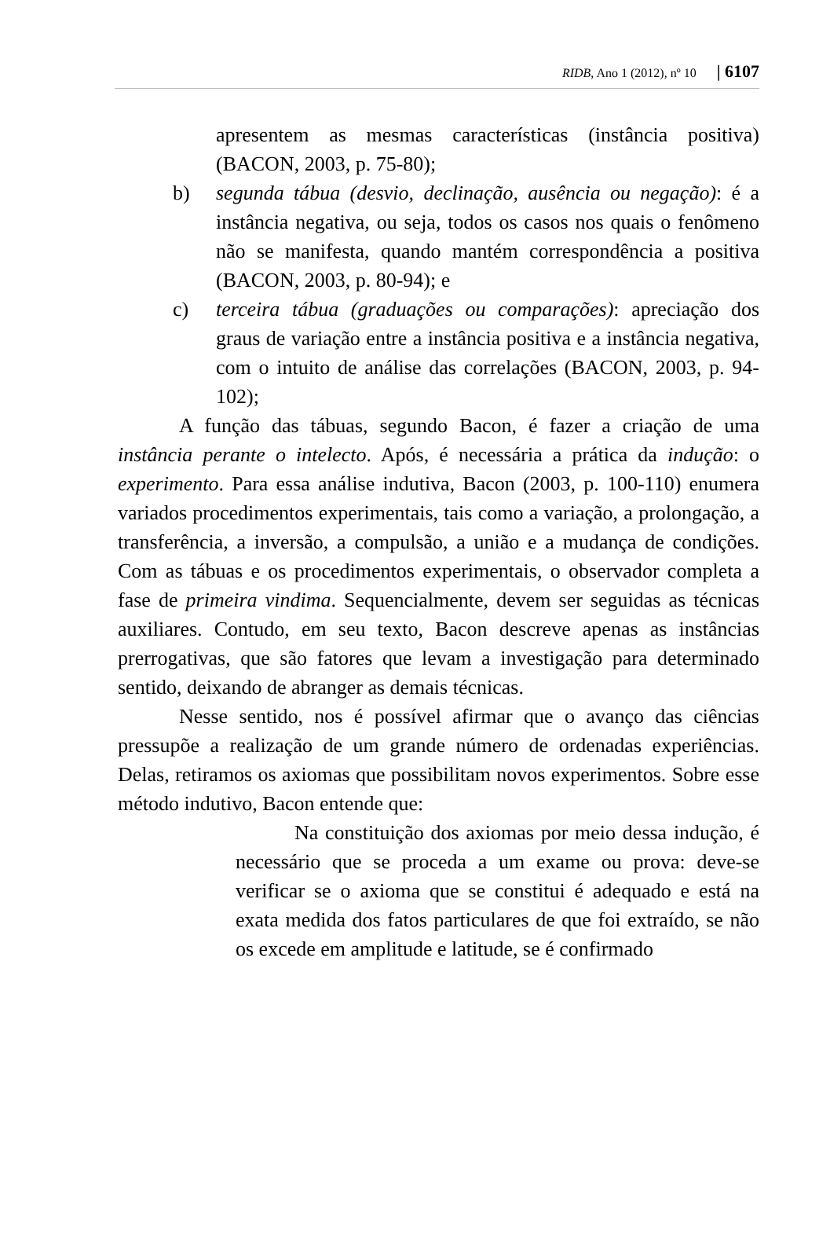RIDB, Ano 1 (2012), nº 10 | 6107
apresentem as mesmas características (instância positiva) (BACON, 2003, p. 75-80);
b) segunda tábua (desvio, declinação, ausência ou negação): é a instância negativa, ou seja, todos os casos nos quais o fenômeno não se manifesta, quando mantém correspondência a positiva (BACON, 2003, p. 80-94); e
c) terceira tábua (graduações ou comparações): apreciação dos graus de variação entre a instância positiva e a instância negativa, com o intuito de análise das correlações (BACON, 2003, p. 94-102);
A função das tábuas, segundo Bacon, é fazer a criação de uma instância perante o intelecto. Após, é necessária a prática da indução: o experimento. Para essa análise indutiva, Bacon (2003, p. 100-110) enumera variados procedimentos experimentais, tais como a variação, a prolongação, a transferência, a inversão, a compulsão, a união e a mudança de condições. Com as tábuas e os procedimentos experimentais, o observador completa a fase de primeira vindima. Sequencialmente, devem ser seguidas as técnicas auxiliares. Contudo, em seu texto, Bacon descreve apenas as instâncias prerrogativas, que são fatores que levam a investigação para determinado sentido, deixando de abranger as demais técnicas.
Nesse sentido, nos é possível afirmar que o avanço das ciências pressupõe a realização de um grande número de ordenadas experiências. Delas, retiramos os axiomas que possibilitam novos experimentos. Sobre esse método indutivo, Bacon entende que:
Na constituição dos axiomas por meio dessa indução, é necessário que se proceda a um exame ou prova: deve-se verificar se o axioma que se constitui é adequado e está na exata medida dos fatos particulares de que foi extraído, se não os excede em amplitude e latitude, se é confirmado